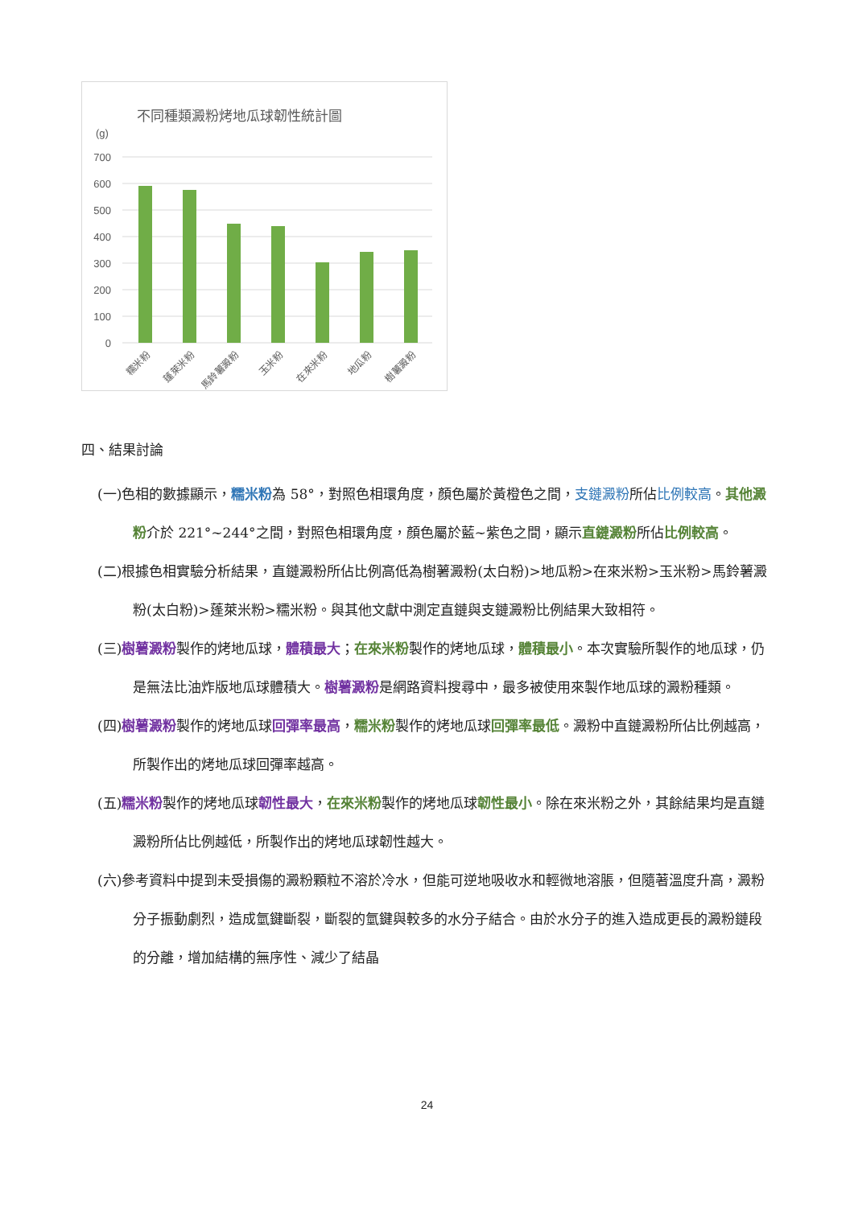不同種類澱粉烤地瓜球韌性統計圖
(g)
700
600
500
400
300
200
100
0
糯米粉
蓬萊米粉
馬鈴薯澱粉
玉米粉
在來米粉
地瓜粉
樹薯澱粉
四、結果討論
(一)色相的數據顯示，糯米粉為 58°，對照色相環角度，顏色屬於黃橙色之間，支鏈澱粉所佔比例較高。其他澱粉介於 221°~244°之間，對照色相環角度，顏色屬於藍~紫色之間，顯示直鏈澱粉所佔比例較高。
(二)根據色相實驗分析結果，直鏈澱粉所佔比例高低為樹薯澱粉(太白粉)>地瓜粉>在來米粉>玉米粉>馬鈴薯澱粉(太白粉)>蓬萊米粉>糯米粉。與其他文獻中測定直鏈與支鏈澱粉比例結果大致相符。
(三)樹薯澱粉製作的烤地瓜球，體積最大；在來米粉製作的烤地瓜球，體積最小。本次實驗所製作的地瓜球，仍是無法比油炸版地瓜球體積大。樹薯澱粉是網路資料搜尋中，最多被使用來製作地瓜球的澱粉種類。
(四)樹薯澱粉製作的烤地瓜球回彈率最高，糯米粉製作的烤地瓜球回彈率最低。澱粉中直鏈澱粉所佔比例越高，所製作出的烤地瓜球回彈率越高。
(五)糯米粉製作的烤地瓜球韌性最大，在來米粉製作的烤地瓜球韌性最小。除在來米粉之外，其餘結果均是直鏈澱粉所佔比例越低，所製作出的烤地瓜球韌性越大。
(六)參考資料中提到未受損傷的澱粉顆粒不溶於冷水，但能可逆地吸收水和輕微地溶脹，但隨著溫度升高，澱粉分子振動劇烈，造成氫鍵斷裂，斷裂的氫鍵與較多的水分子結合。由於水分子的進入造成更長的澱粉鏈段的分離，增加結構的無序性、減少了結晶
24